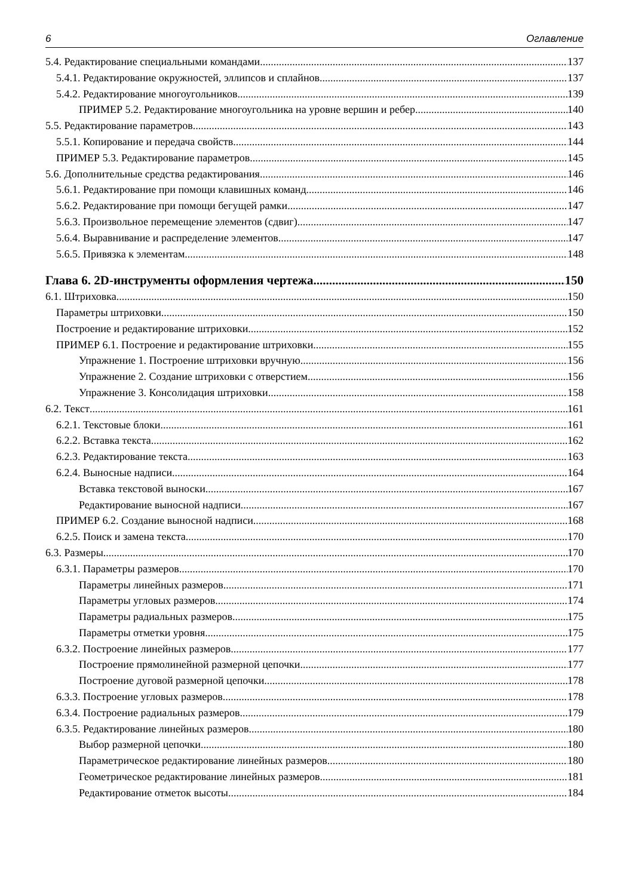6 Оглавление
5.4. Редактирование специальными командами 137
5.4.1. Редактирование окружностей, эллипсов и сплайнов 137
5.4.2. Редактирование многоугольников 139
ПРИМЕР 5.2. Редактирование многоугольника на уровне вершин и ребер 140
5.5. Редактирование параметров 143
5.5.1. Копирование и передача свойств 144
ПРИМЕР 5.3. Редактирование параметров 145
5.6. Дополнительные средства редактирования 146
5.6.1. Редактирование при помощи клавишных команд 146
5.6.2. Редактирование при помощи бегущей рамки 147
5.6.3. Произвольное перемещение элементов (сдвиг) 147
5.6.4. Выравнивание и распределение элементов 147
5.6.5. Привязка к элементам 148
Глава 6. 2D-инструменты оформления чертежа 150
6.1. Штриховка 150
Параметры штриховки 150
Построение и редактирование штриховки 152
ПРИМЕР 6.1. Построение и редактирование штриховки 155
Упражнение 1. Построение штриховки вручную 156
Упражнение 2. Создание штриховки с отверстием 156
Упражнение 3. Консолидация штриховки 158
6.2. Текст 161
6.2.1. Текстовые блоки 161
6.2.2. Вставка текста 162
6.2.3. Редактирование текста 163
6.2.4. Выносные надписи 164
Вставка текстовой выноски 167
Редактирование выносной надписи 167
ПРИМЕР 6.2. Создание выносной надписи 168
6.2.5. Поиск и замена текста 170
6.3. Размеры 170
6.3.1. Параметры размеров 170
Параметры линейных размеров 171
Параметры угловых размеров 174
Параметры радиальных размеров 175
Параметры отметки уровня 175
6.3.2. Построение линейных размеров 177
Построение прямолинейной размерной цепочки 177
Построение дуговой размерной цепочки 178
6.3.3. Построение угловых размеров 178
6.3.4. Построение радиальных размеров 179
6.3.5. Редактирование линейных размеров 180
Выбор размерной цепочки 180
Параметрическое редактирование линейных размеров 180
Геометрическое редактирование линейных размеров 181
Редактирование отметок высоты 184